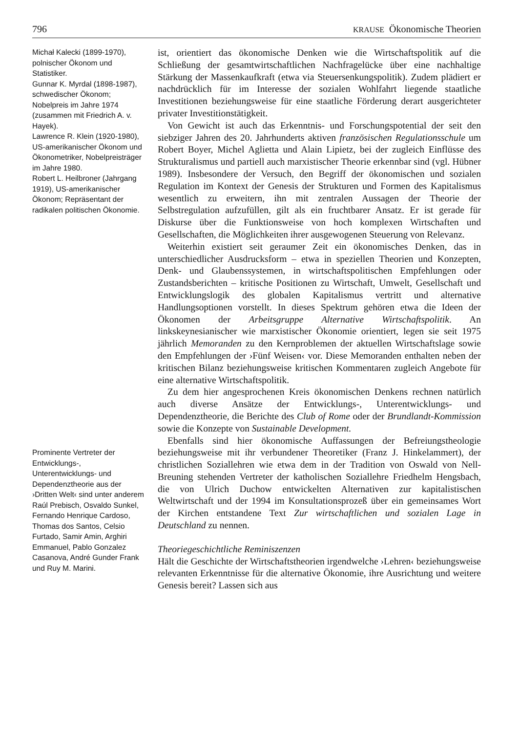796 KRAUSE Ökonomische Theorien
Michał Kalecki (1899-1970), polnischer Ökonom und Statistiker.
Gunnar K. Myrdal (1898-1987), schwedischer Ökonom; Nobelpreis im Jahre 1974 (zusammen mit Friedrich A. v. Hayek).
Lawrence R. Klein (1920-1980), US-amerikanischer Ökonom und Ökonometriker, Nobelpreisträger im Jahre 1980.
Robert L. Heilbroner (Jahrgang 1919), US-amerikanischer Ökonom; Repräsentant der radikalen politischen Ökonomie.
Prominente Vertreter der Entwicklungs-, Unterentwicklungs- und Dependenztheorie aus der ›Dritten Welt‹ sind unter anderem Raúl Prebisch, Osvaldo Sunkel, Fernando Henrique Cardoso, Thomas dos Santos, Celsio Furtado, Samir Amin, Arghiri Emmanuel, Pablo Gonzalez Casanova, André Gunder Frank und Ruy M. Marini.
ist, orientiert das ökonomische Denken wie die Wirtschaftspolitik auf die Schließung der gesamtwirtschaftlichen Nachfragelücke über eine nachhaltige Stärkung der Massenkaufkraft (etwa via Steuersenkungspolitik). Zudem plädiert er nachdrücklich für im Interesse der sozialen Wohlfahrt liegende staatliche Investitionen beziehungsweise für eine staatliche Förderung derart ausgerichteter privater Investitionstätigkeit.
Von Gewicht ist auch das Erkenntnis- und Forschungspotential der seit den siebziger Jahren des 20. Jahrhunderts aktiven französischen Regulationsschule um Robert Boyer, Michel Aglietta und Alain Lipietz, bei der zugleich Einflüsse des Strukturalismus und partiell auch marxistischer Theorie erkennbar sind (vgl. Hübner 1989). Insbesondere der Versuch, den Begriff der ökonomischen und sozialen Regulation im Kontext der Genesis der Strukturen und Formen des Kapitalismus wesentlich zu erweitern, ihn mit zentralen Aussagen der Theorie der Selbstregulation aufzufüllen, gilt als ein fruchtbarer Ansatz. Er ist gerade für Diskurse über die Funktionsweise von hoch komplexen Wirtschaften und Gesellschaften, die Möglichkeiten ihrer ausgewogenen Steuerung von Relevanz.
Weiterhin existiert seit geraumer Zeit ein ökonomisches Denken, das in unterschiedlicher Ausdrucksform – etwa in speziellen Theorien und Konzepten, Denk- und Glaubenssystemen, in wirtschaftspolitischen Empfehlungen oder Zustandsberichten – kritische Positionen zu Wirtschaft, Umwelt, Gesellschaft und Entwicklungslogik des globalen Kapitalismus vertritt und alternative Handlungsoptionen vorstellt. In dieses Spektrum gehören etwa die Ideen der Ökonomen der Arbeitsgruppe Alternative Wirtschaftspolitik. An linkskeynesianischer wie marxistischer Ökonomie orientiert, legen sie seit 1975 jährlich Memoranden zu den Kernproblemen der aktuellen Wirtschaftslage sowie den Empfehlungen der ›Fünf Weisen‹ vor. Diese Memoranden enthalten neben der kritischen Bilanz beziehungsweise kritischen Kommentaren zugleich Angebote für eine alternative Wirtschaftspolitik.
Zu dem hier angesprochenen Kreis ökonomischen Denkens rechnen natürlich auch diverse Ansätze der Entwicklungs-, Unterentwicklungs- und Dependenztheorie, die Berichte des Club of Rome oder der Brundlandt-Kommission sowie die Konzepte von Sustainable Development.
Ebenfalls sind hier ökonomische Auffassungen der Befreiungstheologie beziehungsweise mit ihr verbundener Theoretiker (Franz J. Hinkelammert), der christlichen Soziallehren wie etwa dem in der Tradition von Oswald von Nell-Breuning stehenden Vertreter der katholischen Soziallehre Friedhelm Hengsbach, die von Ulrich Duchow entwickelten Alternativen zur kapitalistischen Weltwirtschaft und der 1994 im Konsultationsprozeß über ein gemeinsames Wort der Kirchen entstandene Text Zur wirtschaftlichen und sozialen Lage in Deutschland zu nennen.
Theoriegeschichtliche Reminiszenzen
Hält die Geschichte der Wirtschaftstheorien irgendwelche ›Lehren‹ beziehungsweise relevanten Erkenntnisse für die alternative Ökonomie, ihre Ausrichtung und weitere Genesis bereit? Lassen sich aus